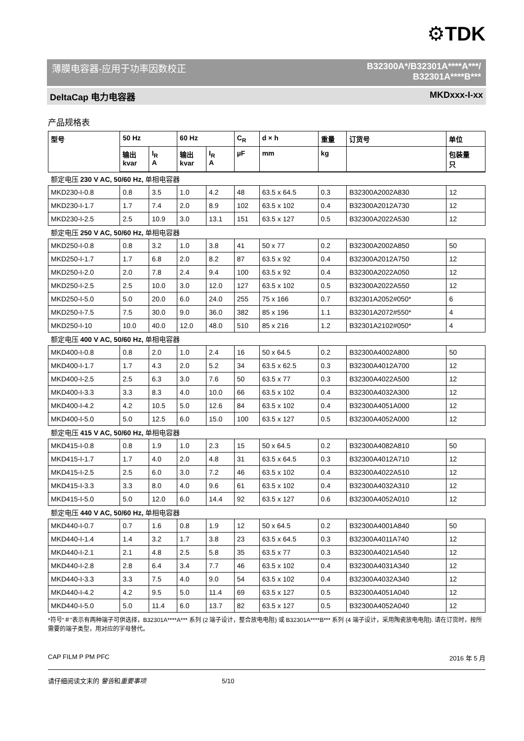⚙TDK
薄膜电容器-应用于功率因数校正 B32300A*/B32301A****A***/
B32301A****B***
DeltaCap 电力电容器 MKDxxx-I-xx
产品规格表
| 型号 | 50 Hz | | 60 Hz | | C<sub>R</sub> | d × h | 重量 | 订货号 | 单位 |
| --- | --- | --- | --- | --- | --- | --- | --- | --- | --- |
| | 输出 kvar | I<sub>R</sub> A | 输出 kvar | I<sub>R</sub> A | µF | mm | kg | | 包装量 只 |
| 额定电压 230 V AC, 50/60 Hz, 单相电容器 | | | | | | | | | |
| MKD230-I-0.8 | 0.8 | 3.5 | 1.0 | 4.2 | 48 | 63.5 x 64.5 | 0.3 | B32300A2002A830 | 12 |
| MKD230-I-1.7 | 1.7 | 7.4 | 2.0 | 8.9 | 102 | 63.5 x 102 | 0.4 | B32300A2012A730 | 12 |
| MKD230-I-2.5 | 2.5 | 10.9 | 3.0 | 13.1 | 151 | 63.5 x 127 | 0.5 | B32300A2022A530 | 12 |
| 额定电压 250 V AC, 50/60 Hz, 单相电容器 | | | | | | | | | |
| MKD250-I-0.8 | 0.8 | 3.2 | 1.0 | 3.8 | 41 | 50 x 77 | 0.2 | B32300A2002A850 | 50 |
| MKD250-I-1.7 | 1.7 | 6.8 | 2.0 | 8.2 | 87 | 63.5 x 92 | 0.4 | B32300A2012A750 | 12 |
| MKD250-I-2.0 | 2.0 | 7.8 | 2.4 | 9.4 | 100 | 63.5 x 92 | 0.4 | B32300A2022A050 | 12 |
| MKD250-I-2.5 | 2.5 | 10.0 | 3.0 | 12.0 | 127 | 63.5 x 102 | 0.5 | B32300A2022A550 | 12 |
| MKD250-I-5.0 | 5.0 | 20.0 | 6.0 | 24.0 | 255 | 75 x 166 | 0.7 | B32301A2052#050* | 6 |
| MKD250-I-7.5 | 7.5 | 30.0 | 9.0 | 36.0 | 382 | 85 x 196 | 1.1 | B32301A2072#550* | 4 |
| MKD250-I-10 | 10.0 | 40.0 | 12.0 | 48.0 | 510 | 85 x 216 | 1.2 | B32301A2102#050* | 4 |
| 额定电压 400 V AC, 50/60 Hz, 单相电容器 | | | | | | | | | |
| MKD400-I-0.8 | 0.8 | 2.0 | 1.0 | 2.4 | 16 | 50 x 64.5 | 0.2 | B32300A4002A800 | 50 |
| MKD400-I-1.7 | 1.7 | 4.3 | 2.0 | 5.2 | 34 | 63.5 x 62.5 | 0.3 | B32300A4012A700 | 12 |
| MKD400-I-2.5 | 2.5 | 6.3 | 3.0 | 7.6 | 50 | 63.5 x 77 | 0.3 | B32300A4022A500 | 12 |
| MKD400-I-3.3 | 3.3 | 8.3 | 4.0 | 10.0 | 66 | 63.5 x 102 | 0.4 | B32300A4032A300 | 12 |
| MKD400-I-4.2 | 4.2 | 10.5 | 5.0 | 12.6 | 84 | 63.5 x 102 | 0.4 | B32300A4051A000 | 12 |
| MKD400-I-5.0 | 5.0 | 12.5 | 6.0 | 15.0 | 100 | 63.5 x 127 | 0.5 | B32300A4052A000 | 12 |
| 额定电压 415 V AC, 50/60 Hz, 单相电容器 | | | | | | | | | |
| MKD415-I-0.8 | 0.8 | 1.9 | 1.0 | 2.3 | 15 | 50 x 64.5 | 0.2 | B32300A4082A810 | 50 |
| MKD415-I-1.7 | 1.7 | 4.0 | 2.0 | 4.8 | 31 | 63.5 x 64.5 | 0.3 | B32300A4012A710 | 12 |
| MKD415-I-2.5 | 2.5 | 6.0 | 3.0 | 7.2 | 46 | 63.5 x 102 | 0.4 | B32300A4022A510 | 12 |
| MKD415-I-3.3 | 3.3 | 8.0 | 4.0 | 9.6 | 61 | 63.5 x 102 | 0.4 | B32300A4032A310 | 12 |
| MKD415-I-5.0 | 5.0 | 12.0 | 6.0 | 14.4 | 92 | 63.5 x 127 | 0.6 | B32300A4052A010 | 12 |
| 额定电压 440 V AC, 50/60 Hz, 单相电容器 | | | | | | | | | |
| MKD440-I-0.7 | 0.7 | 1.6 | 0.8 | 1.9 | 12 | 50 x 64.5 | 0.2 | B32300A4001A840 | 50 |
| MKD440-I-1.4 | 1.4 | 3.2 | 1.7 | 3.8 | 23 | 63.5 x 64.5 | 0.3 | B32300A4011A740 | 12 |
| MKD440-I-2.1 | 2.1 | 4.8 | 2.5 | 5.8 | 35 | 63.5 x 77 | 0.3 | B32300A4021A540 | 12 |
| MKD440-I-2.8 | 2.8 | 6.4 | 3.4 | 7.7 | 46 | 63.5 x 102 | 0.4 | B32300A4031A340 | 12 |
| MKD440-I-3.3 | 3.3 | 7.5 | 4.0 | 9.0 | 54 | 63.5 x 102 | 0.4 | B32300A4032A340 | 12 |
| MKD440-I-4.2 | 4.2 | 9.5 | 5.0 | 11.4 | 69 | 63.5 x 127 | 0.5 | B32300A4051A040 | 12 |
| MKD440-I-5.0 | 5.0 | 11.4 | 6.0 | 13.7 | 82 | 63.5 x 127 | 0.5 | B32300A4052A040 | 12 |
*符号“＃”表示有两种端子可供选择，B32301A****A*** 系列 (2 端子设计，整合放电电阻) 或 B32301A****B*** 系列 (4 端子设计，采用陶瓷放电电阻). 请在订货时，按所需要的端子类型，用对应的字母替代。
CAP FILM P PM PFC 2016 年 5 月
请仔细阅读文末的 警告和重要事项 5/10